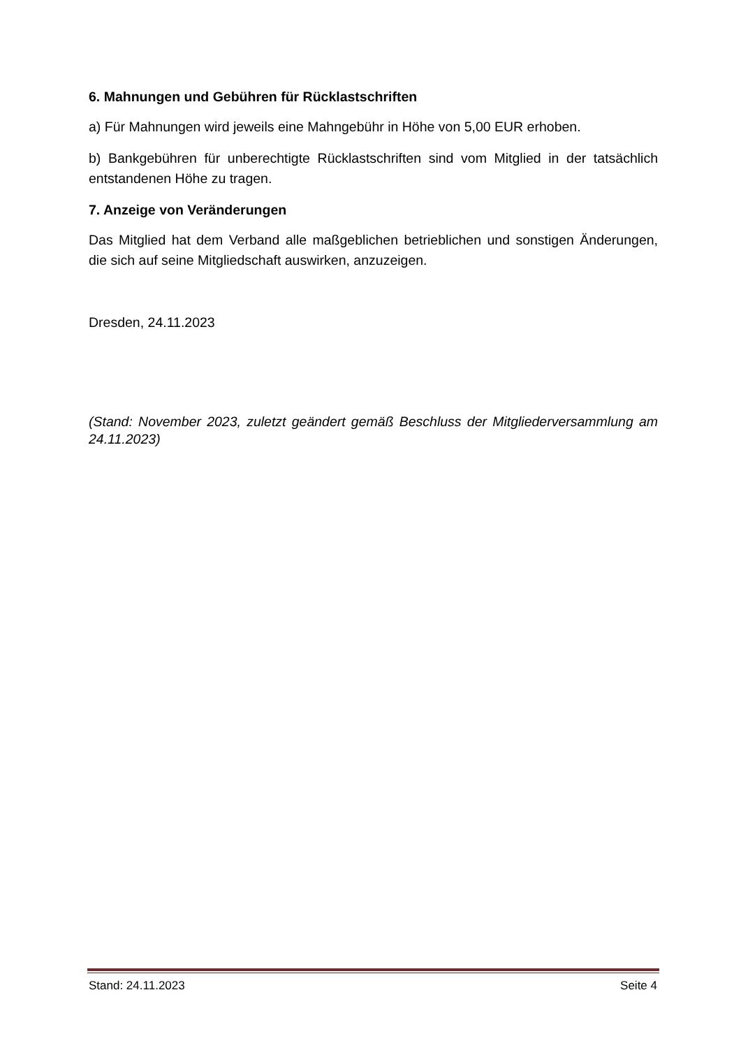6. Mahnungen und Gebühren für Rücklastschriften
a) Für Mahnungen wird jeweils eine Mahngebühr in Höhe von 5,00 EUR erhoben.
b) Bankgebühren für unberechtigte Rücklastschriften sind vom Mitglied in der tatsächlich entstandenen Höhe zu tragen.
7. Anzeige von Veränderungen
Das Mitglied hat dem Verband alle maßgeblichen betrieblichen und sonstigen Änderungen, die sich auf seine Mitgliedschaft auswirken, anzuzeigen.
Dresden, 24.11.2023
(Stand: November 2023, zuletzt geändert gemäß Beschluss der Mitgliederversammlung am 24.11.2023)
Stand: 24.11.2023 Seite 4